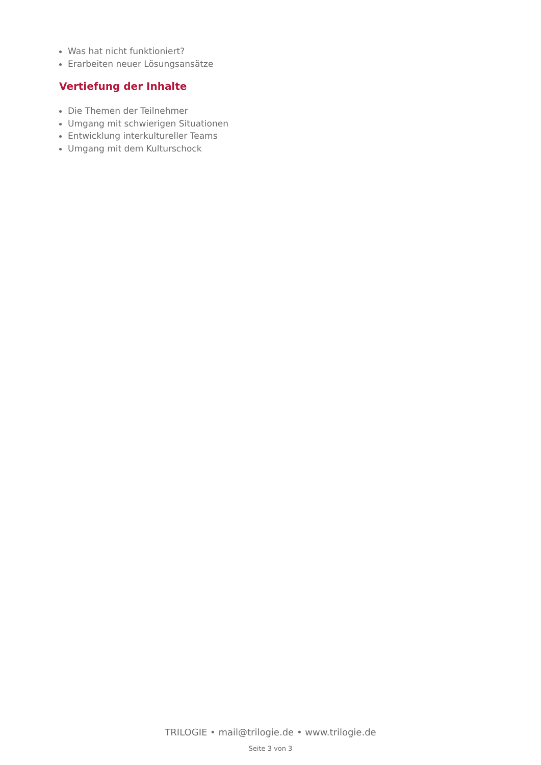Was hat nicht funktioniert?
Erarbeiten neuer Lösungsansätze
Vertiefung der Inhalte
Die Themen der Teilnehmer
Umgang mit schwierigen Situationen
Entwicklung interkultureller Teams
Umgang mit dem Kulturschock
TRILOGIE • mail@trilogie.de • www.trilogie.de
Seite 3 von 3